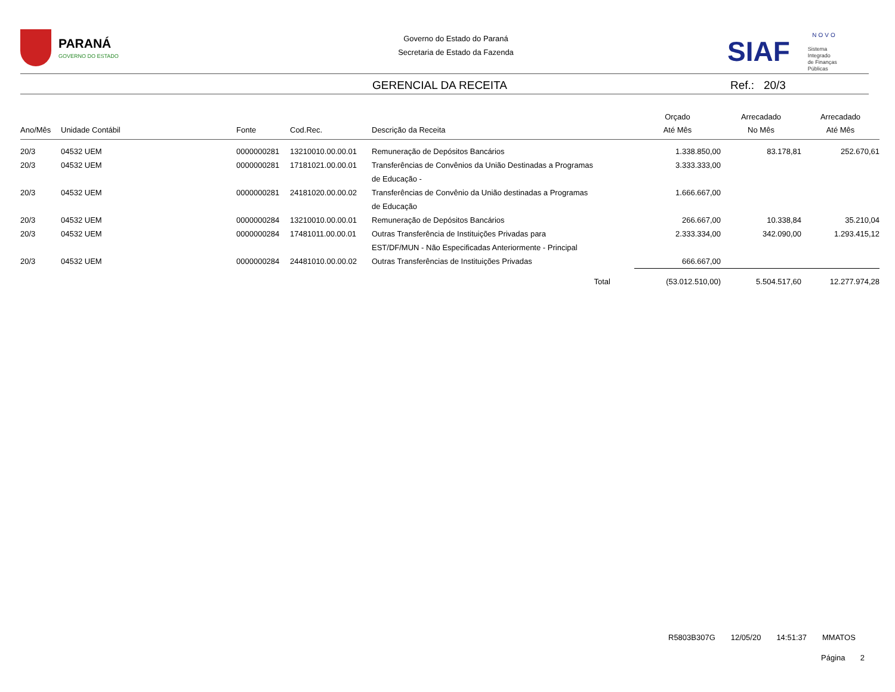PARANÁ GOVERNO DO ESTADO
Governo do Estado do Paraná
Secretaria de Estado da Fazenda
NOVO
SIAF Sistema
Integrado
de Finanças
Públicas
GERENCIAL DA RECEITA Ref.: 20/3
| Ano/Mês | Unidade Contábil | Fonte | Cod.Rec. | Descrição da Receita | Orçado Até Mês | Arrecadado No Mês | Arrecadado Até Mês |
| --- | --- | --- | --- | --- | --- | --- | --- |
| 20/3 | 04532 UEM | 0000000281 | 13210010.00.00.01 | Remuneração de Depósitos Bancários | 1.338.850,00 | 83.178,81 | 252.670,61 |
| 20/3 | 04532 UEM | 0000000281 | 17181021.00.00.01 | Transferências de Convênios da União Destinadas a Programas de Educação - | 3.333.333,00 | | |
| 20/3 | 04532 UEM | 0000000281 | 24181020.00.00.02 | Transferências de Convênio da União destinadas a Programas de Educação | 1.666.667,00 | | |
| 20/3 | 04532 UEM | 0000000284 | 13210010.00.00.01 | Remuneração de Depósitos Bancários | 266.667,00 | 10.338,84 | 35.210,04 |
| 20/3 | 04532 UEM | 0000000284 | 17481011.00.00.01 | Outras Transferência de Instituições Privadas para EST/DF/MUN - Não Especificadas Anteriormente - Principal | 2.333.334,00 | 342.090,00 | 1.293.415,12 |
| 20/3 | 04532 UEM | 0000000284 | 24481010.00.00.02 | Outras Transferências de Instituições Privadas | 666.667,00 | | |
| | | | | Total | (53.012.510,00) | 5.504.517,60 | 12.277.974,28 |
R5803B307G 12/05/20 14:51:37 MMATOS
Página 2